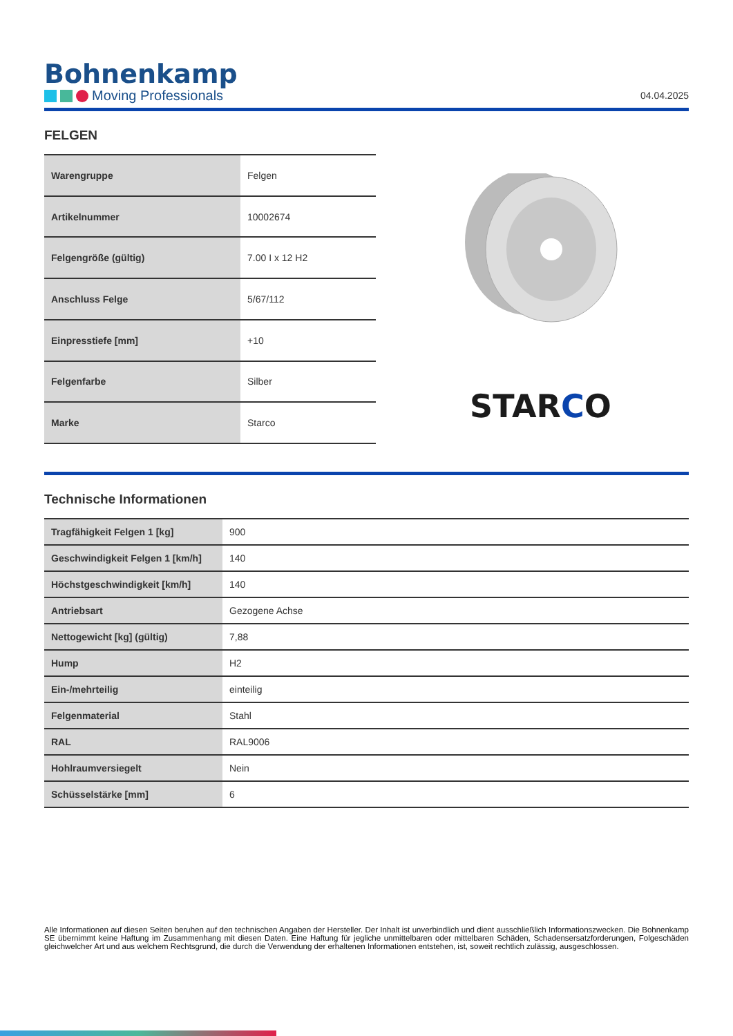Bohnenkamp
Moving Professionals
04.04.2025
FELGEN
| Warengruppe | Felgen |
| Artikelnummer | 10002674 |
| Felgengröße (gültig) | 7.00 I x 12 H2 |
| Anschluss Felge | 5/67/112 |
| Einpresstiefe [mm] | +10 |
| Felgenfarbe | Silber |
| Marke | Starco |
STARCO
Technische Informationen
| Tragfähigkeit Felgen 1 [kg] | 900 |
| Geschwindigkeit Felgen 1 [km/h] | 140 |
| Höchstgeschwindigkeit [km/h] | 140 |
| Antriebsart | Gezogene Achse |
| Nettogewicht [kg] (gültig) | 7,88 |
| Hump | H2 |
| Ein-/mehrteilig | einteilig |
| Felgenmaterial | Stahl |
| RAL | RAL9006 |
| Hohlraumversiegelt | Nein |
| Schüsselstärke [mm] | 6 |
Alle Informationen auf diesen Seiten beruhen auf den technischen Angaben der Hersteller. Der Inhalt ist unverbindlich und dient ausschließlich Informationszwecken. Die Bohnenkamp SE übernimmt keine Haftung im Zusammenhang mit diesen Daten. Eine Haftung für jegliche unmittelbaren oder mittelbaren Schäden, Schadensersatzforderungen, Folgeschäden gleichwelcher Art und aus welchem Rechtsgrund, die durch die Verwendung der erhaltenen Informationen entstehen, ist, soweit rechtlich zulässig, ausgeschlossen.